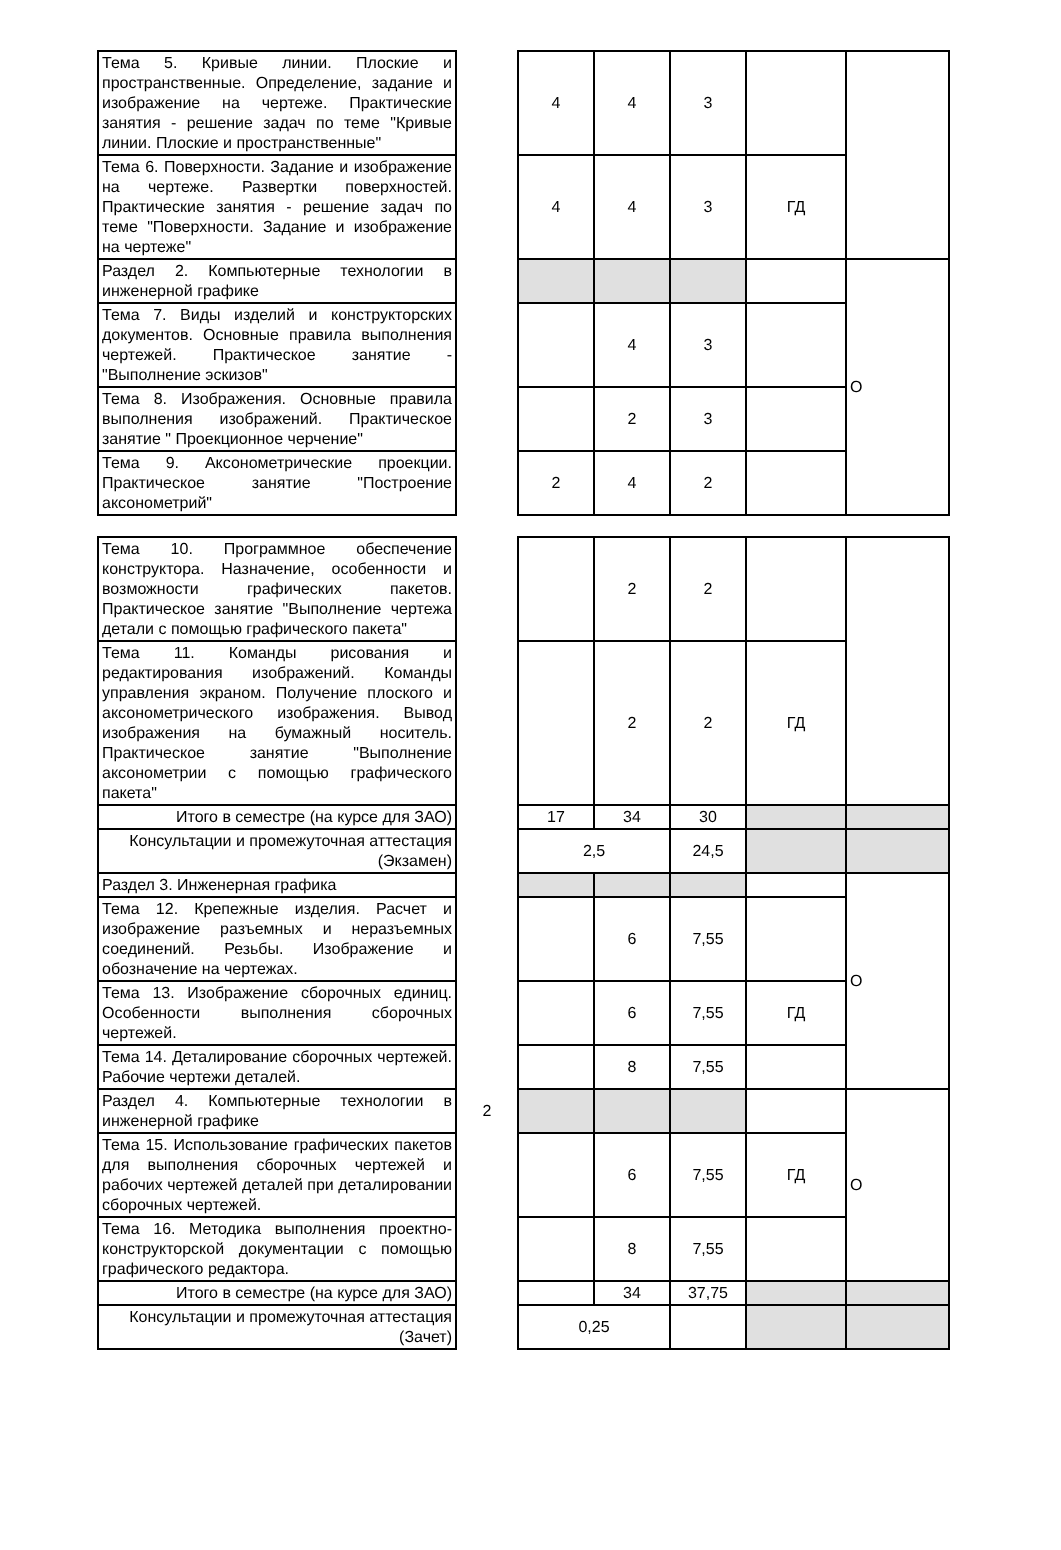| Тема 5. Кривые линии. Плоские и пространственные. Определение, задание и изображение на чертеже. Практические занятия - решение задач по теме "Кривые линии. Плоские и пространственные" | | 4 | 4 | 3 | | |
| Тема 6. Поверхности. Задание и изображение на чертеже. Развертки поверхностей. Практические занятия - решение задач по теме "Поверхности. Задание и изображение на чертеже" | | 4 | 4 | 3 | ГД | |
| Раздел 2. Компьютерные технологии в инженерной графике | | | | | | О |
| Тема 7. Виды изделий и конструкторских документов. Основные правила выполнения чертежей. Практическое занятие - "Выполнение эскизов" | | | 4 | 3 | | |
| Тема 8. Изображения. Основные правила выполнения изображений. Практическое занятие " Проекционное черчение" | | | 2 | 3 | | |
| Тема 9. Аксонометрические проекции. Практическое занятие "Построение аксонометрий" | | 2 | 4 | 2 | | |
| Тема 10. Программное обеспечение конструктора. Назначение, особенности и возможности графических пакетов. Практическое занятие "Выполнение чертежа детали с помощью графического пакета" | | | 2 | 2 | | |
| Тема 11. Команды рисования и редактирования изображений. Команды управления экраном. Получение плоского и аксонометрического изображения. Вывод изображения на бумажный носитель. Практическое занятие "Выполнение аксонометрии с помощью графического пакета" | | | 2 | 2 | ГД | |
| Итого в семестре (на курсе для ЗАО) | | 17 | 34 | 30 | | |
| Консультации и промежуточная аттестация (Экзамен) | | 2,5 | | 24,5 | | |
| Раздел 3. Инженерная графика | 2 | | | | | О |
| Тема 12. Крепежные изделия. Расчет и изображение разъемных и неразъемных соединений. Резьбы. Изображение и обозначение на чертежах. | | | 6 | 7,55 | | |
| Тема 13. Изображение сборочных единиц. Особенности выполнения сборочных чертежей. | | | 6 | 7,55 | ГД | |
| Тема 14. Деталирование сборочных чертежей. Рабочие чертежи деталей. | | | 8 | 7,55 | | |
| Раздел 4. Компьютерные технологии в инженерной графике | | | | | | О |
| Тема 15. Использование графических пакетов для выполнения сборочных чертежей и рабочих чертежей деталей при деталировании сборочных чертежей. | | | 6 | 7,55 | ГД | |
| Тема 16. Методика выполнения проектно-конструкторской документации с помощью графического редактора. | | | 8 | 7,55 | | |
| Итого в семестре (на курсе для ЗАО) | | | 34 | 37,75 | | |
| Консультации и промежуточная аттестация (Зачет) | | 0,25 | | | | |